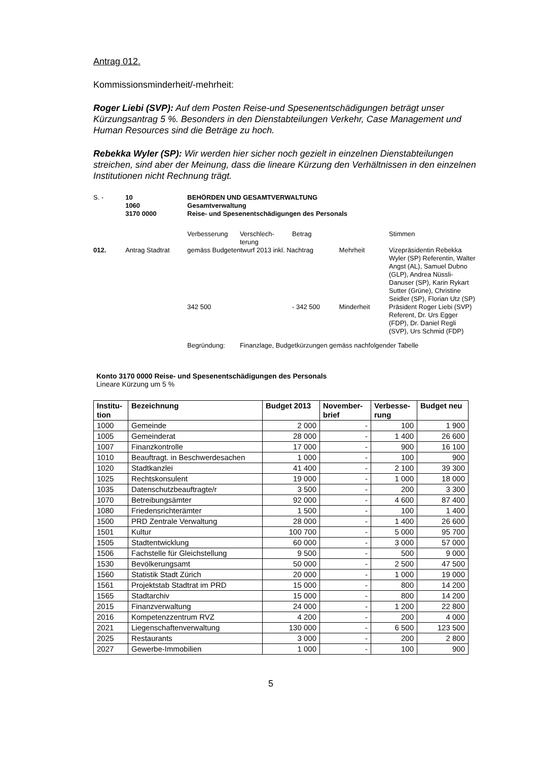Antrag 012.
Kommissionsminderheit/-mehrheit:
Roger Liebi (SVP): Auf dem Posten Reise-und Spesenentschädigungen beträgt unser Kürzungsantrag 5 %. Besonders in den Dienstabteilungen Verkehr, Case Management und Human Resources sind die Beträge zu hoch.
Rebekka Wyler (SP): Wir werden hier sicher noch gezielt in einzelnen Dienstabteilungen streichen, sind aber der Meinung, dass die lineare Kürzung den Verhältnissen in den einzelnen Institutionen nicht Rechnung trägt.
| S. - | 10 1060 3170 0000 | BEHÖRDEN UND GESAMTVERWALTUNG Gesamtverwaltung Reise- und Spesenentschädigungen des Personals | | | | |
| | | Verbesserung | Verschlech- terung | Betrag | | Stimmen |
| 012. | Antrag Stadtrat | gemäss Budgetentwurf 2013 inkl. Nachtrag | | | Mehrheit | Vizepräsidentin Rebekka Wyler (SP) Referentin, Walter Angst (AL), Samuel Dubno (GLP), Andrea Nüssli-Danuser (SP), Karin Rykart Sutter (Grüne), Christine Seidler (SP), Florian Utz (SP) |
| | | 342 500 | | - 342 500 | Minderheit | Präsident Roger Liebi (SVP) Referent, Dr. Urs Egger (FDP), Dr. Daniel Regli (SVP), Urs Schmid (FDP) |
| | | Begründung: | Finanzlage, Budgetkürzungen gemäss nachfolgender Tabelle | | | |
Konto 3170 0000 Reise- und Spesenentschädigungen des Personals
Lineare Kürzung um 5 %
| Institu- tion | Bezeichnung | Budget 2013 | November- brief | Verbesse- rung | Budget neu |
| --- | --- | --- | --- | --- | --- |
| 1000 | Gemeinde | 2 000 | - | 100 | 1 900 |
| 1005 | Gemeinderat | 28 000 | - | 1 400 | 26 600 |
| 1007 | Finanzkontrolle | 17 000 | - | 900 | 16 100 |
| 1010 | Beauftragt. in Beschwerdesachen | 1 000 | - | 100 | 900 |
| 1020 | Stadtkanzlei | 41 400 | - | 2 100 | 39 300 |
| 1025 | Rechtskonsulent | 19 000 | - | 1 000 | 18 000 |
| 1035 | Datenschutzbeauftragte/r | 3 500 | - | 200 | 3 300 |
| 1070 | Betreibungsämter | 92 000 | - | 4 600 | 87 400 |
| 1080 | Friedensrichterämter | 1 500 | - | 100 | 1 400 |
| 1500 | PRD Zentrale Verwaltung | 28 000 | - | 1 400 | 26 600 |
| 1501 | Kultur | 100 700 | - | 5 000 | 95 700 |
| 1505 | Stadtentwicklung | 60 000 | - | 3 000 | 57 000 |
| 1506 | Fachstelle für Gleichstellung | 9 500 | - | 500 | 9 000 |
| 1530 | Bevölkerungsamt | 50 000 | - | 2 500 | 47 500 |
| 1560 | Statistik Stadt Zürich | 20 000 | - | 1 000 | 19 000 |
| 1561 | Projektstab Stadtrat im PRD | 15 000 | - | 800 | 14 200 |
| 1565 | Stadtarchiv | 15 000 | - | 800 | 14 200 |
| 2015 | Finanzverwaltung | 24 000 | - | 1 200 | 22 800 |
| 2016 | Kompetenzzentrum RVZ | 4 200 | - | 200 | 4 000 |
| 2021 | Liegenschaftenverwaltung | 130 000 | - | 6 500 | 123 500 |
| 2025 | Restaurants | 3 000 | - | 200 | 2 800 |
| 2027 | Gewerbe-Immobilien | 1 000 | - | 100 | 900 |
5